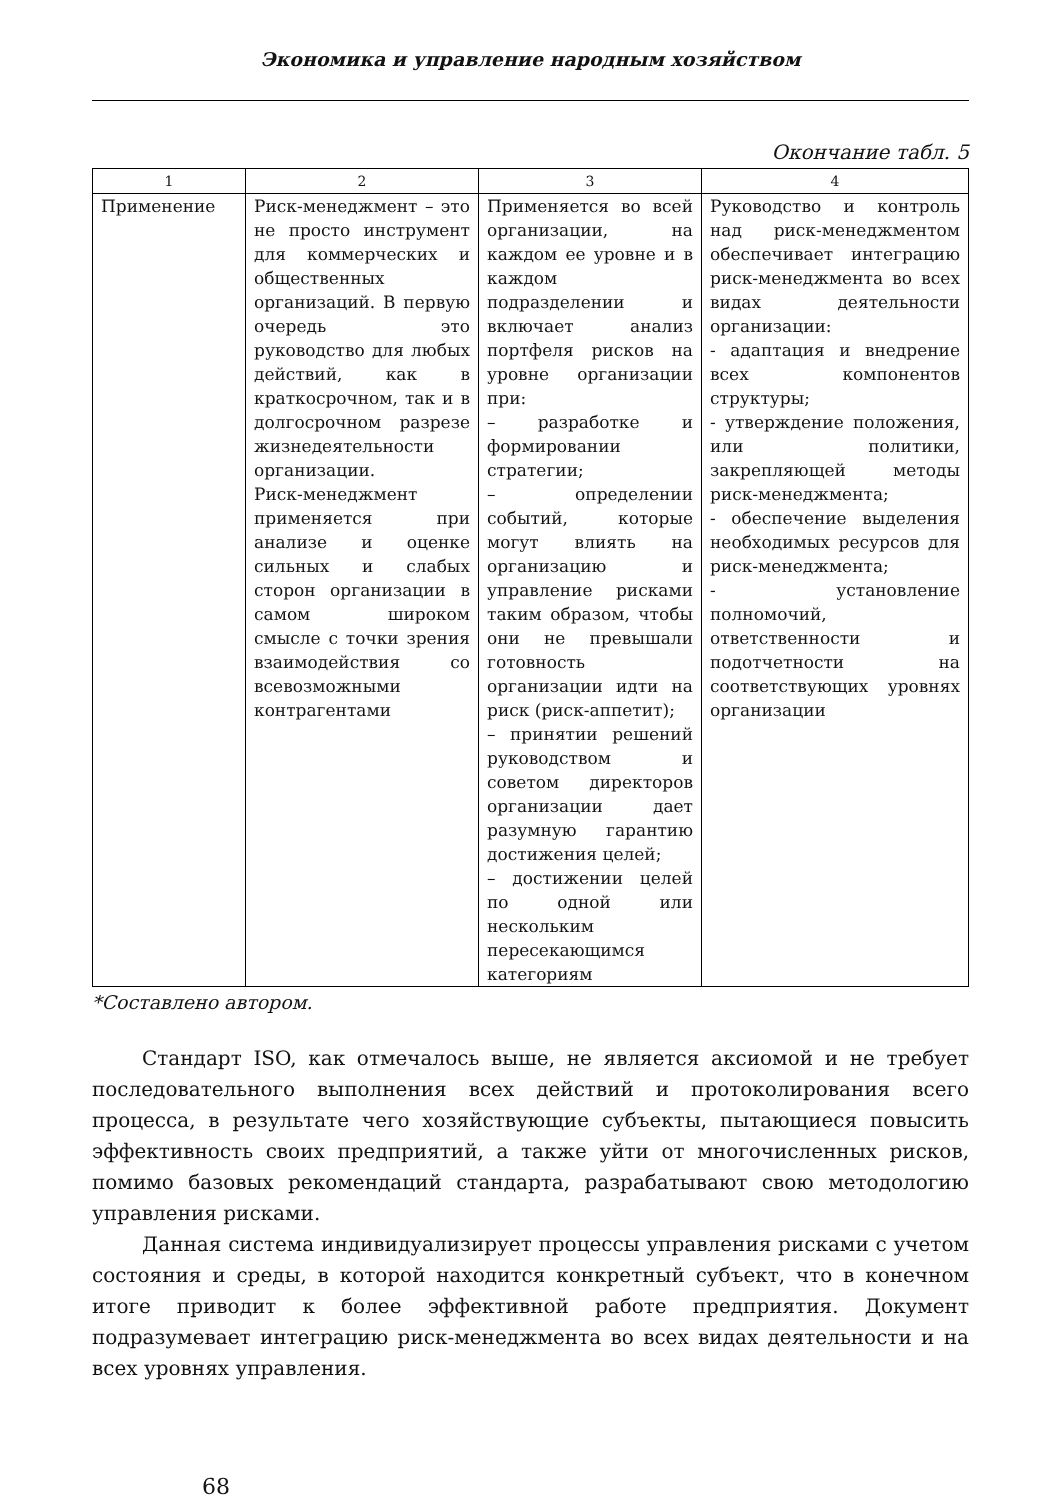Экономика и управление народным хозяйством
Окончание табл. 5
| 1 | 2 | 3 | 4 |
| --- | --- | --- | --- |
| Применение | Риск-менеджмент – это не просто инструмент для коммерческих и общественных организаций. В первую очередь это руководство для любых действий, как в краткосрочном, так и в долгосрочном разрезе жизнедеятельности организации. Риск-менеджмент применяется при анализе и оценке сильных и слабых сторон организации в самом широком смысле с точки зрения взаимодействия со всевозможными контрагентами | Применяется во всей организации, на каждом ее уровне и в каждом подразделении и включает анализ портфеля рисков на уровне организации при: – разработке и формировании стратегии; – определении событий, которые могут влиять на организацию и управление рисками таким образом, чтобы они не превышали готовность организации идти на риск (риск-аппетит); – принятии решений руководством и советом директоров организации дает разумную гарантию достижения целей; – достижении целей по одной или нескольким пересекающимся категориям | Руководство и контроль над риск-менеджментом обеспечивает интеграцию риск-менеджмента во всех видах деятельности организации: - адаптация и внедрение всех компонентов структуры; - утверждение положения, или политики, закрепляющей методы риск-менеджмента; - обеспечение выделения необходимых ресурсов для риск-менеджмента; - установление полномочий, ответственности и подотчетности на соответствующих уровнях организации |
*Составлено автором.
Стандарт ISO, как отмечалось выше, не является аксиомой и не требует последовательного выполнения всех действий и протоколирования всего процесса, в результате чего хозяйствующие субъекты, пытающиеся повысить эффективность своих предприятий, а также уйти от многочисленных рисков, помимо базовых рекомендаций стандарта, разрабатывают свою методологию управления рисками.
Данная система индивидуализирует процессы управления рисками с учетом состояния и среды, в которой находится конкретный субъект, что в конечном итоге приводит к более эффективной работе предприятия. Документ подразумевает интеграцию риск-менеджмента во всех видах деятельности и на всех уровнях управления.
68